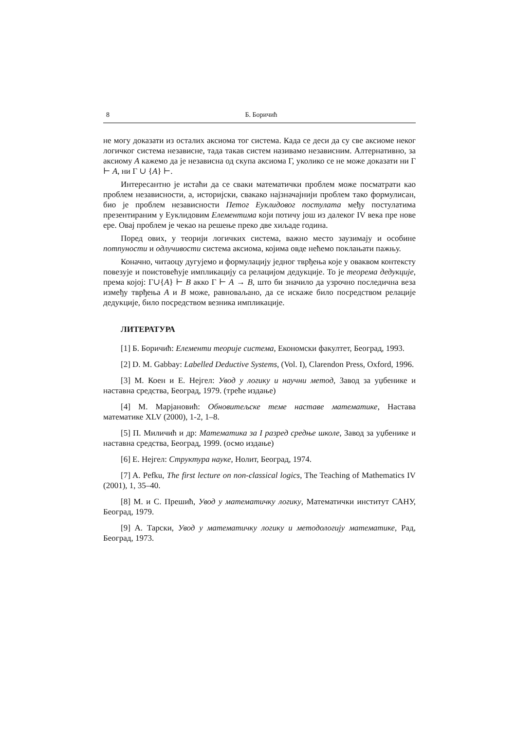8 Б. Боричић
не могу доказати из осталих аксиома тог система. Када се деси да су све аксиоме неког логичког система независне, тада такав систем називамо независним. Алтернативно, за аксиому A кажемо да је независна од скупа аксиома Γ, уколико се не може доказати ни Γ ⊢ A, ни Γ ∪ {A} ⊢.
Интересантно је истаћи да се сваки математички проблем може посматрати као проблем независности, а, историјски, свакако најзначајнији проблем тако формулисан, био је проблем независности Петог Еуклидовог постулата међу постулатима презентираним у Еуклидовим Елементима који потичу још из далеког IV века пре нове ере. Овај проблем је чекао на решење преко две хиљаде година.
Поред ових, у теорији логичких система, важно место заузимају и особине потпуности и одлучивости система аксиома, којима овде нећемо поклањати пажњу.
Коначно, читаоцу дугујемо и формулацију једног тврђења које у оваквом контексту повезује и поистовећује импликацију са релацијом дедукције. То је теорема дедукције, према којој: Γ∪{A} ⊢ B акко Γ ⊢ A → B, што би значило да узрочно последична веза између тврђења A и B може, равноваљано, да се искаже било посредством релације дедукције, било посредством везника импликације.
ЛИТЕРАТУРА
[1] Б. Боричић: Елементи теорије система, Економски факултет, Београд, 1993.
[2] D. M. Gabbay: Labelled Deductive Systems, (Vol. I), Clarendon Press, Oxford, 1996.
[3] М. Коен и Е. Нејгел: Увод у логику и научни метод, Завод за уџбенике и наставна средства, Београд, 1979. (треће издање)
[4] М. Марјановић: Обновитељске теме наставе математике, Настава математике XLV (2000), 1-2, 1–8.
[5] П. Миличић и др: Математика за I разред средње школе, Завод за уџбенике и наставна средства, Београд, 1999. (осмо издање)
[6] Е. Нејгел: Структура науке, Нолит, Београд, 1974.
[7] A. Pefku, The first lecture on non-classical logics, The Teaching of Mathematics IV (2001), 1, 35–40.
[8] М. и С. Прешић, Увод у математичку логику, Математички институт САНУ, Београд, 1979.
[9] А. Тарски, Увод у математичку логику и методологију математике, Рад, Београд, 1973.